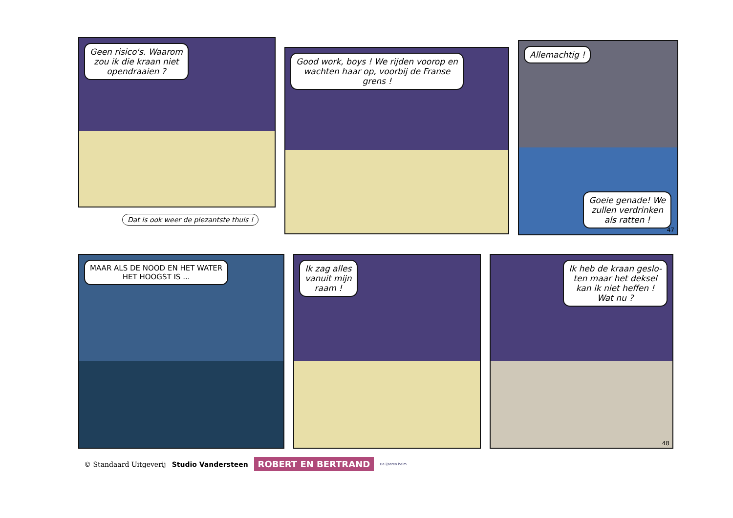Geen risico's. Waarom
zou ik die kraan niet
opendraaien ?
Good work, boys ! We rijden voorop en
wachten haar op, voorbij de Franse
grens !
Allemachtig !
Goeie genade! We
zullen verdrinken
als ratten !
47
Dat is ook weer de plezantste thuis !
MAAR ALS DE NOOD EN HET WATER
HET HOOGST IS ...
Ik zag alles
vanuit mijn
raam !
Ik heb de kraan geslo-
ten maar het deksel
kan ik niet heffen !
Wat nu ?
48
© Standaard Uitgeverij Studio Vandersteen ROBERT EN BERTRAND De ijzeren helm